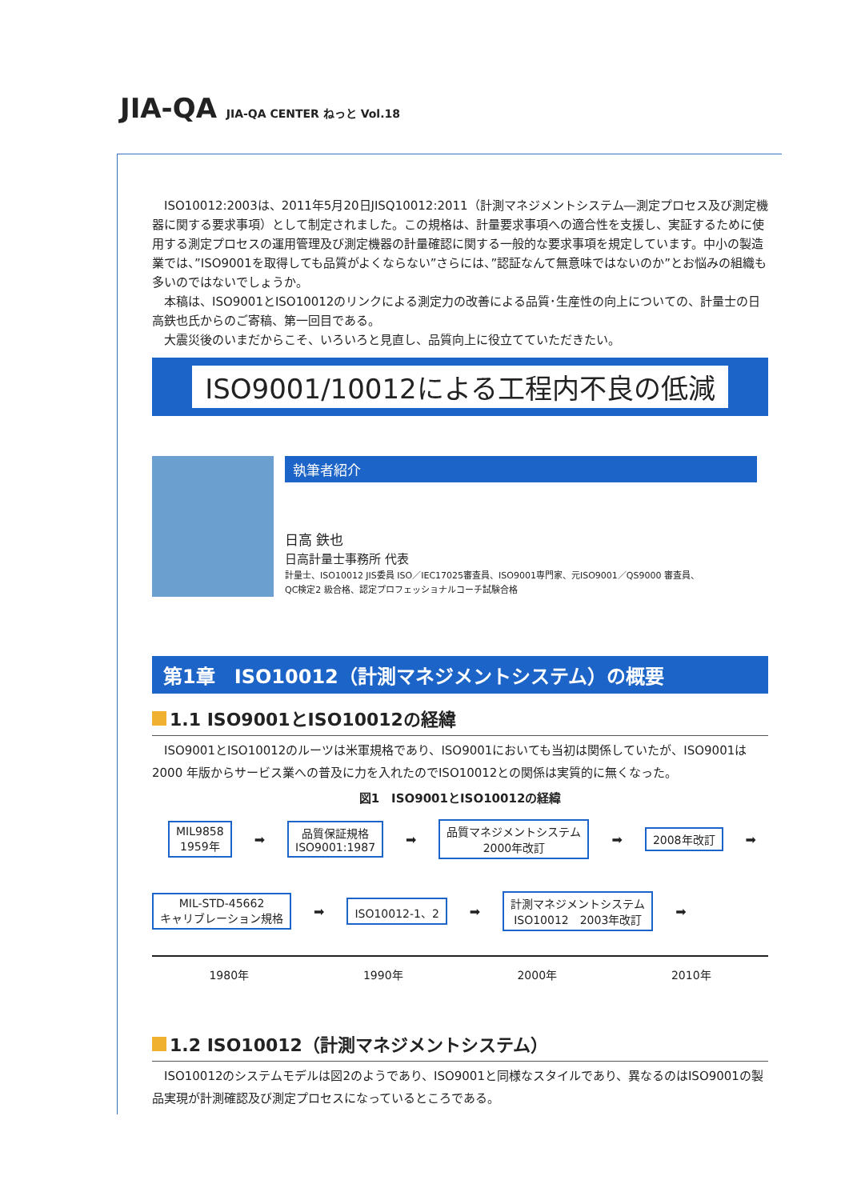JIA-QA JIA-QA CENTER ねっと Vol.18
　ISO10012:2003は、2011年5月20日JISQ10012:2011（計測マネジメントシステム―測定プロセス及び測定機器に関する要求事項）として制定されました。この規格は、計量要求事項への適合性を支援し、実証するために使用する測定プロセスの運用管理及び測定機器の計量確認に関する一般的な要求事項を規定しています。中小の製造業では、”ISO9001を取得しても品質がよくならない”さらには、”認証なんて無意味ではないのか”とお悩みの組織も多いのではないでしょうか。
　本稿は、ISO9001とISO10012のリンクによる測定力の改善による品質･生産性の向上についての、計量士の日高鉄也氏からのご寄稿、第一回目である。
　大震災後のいまだからこそ、いろいろと見直し、品質向上に役立てていただきたい。
ISO9001/10012による工程内不良の低減
執筆者紹介
日高 鉄也
日高計量士事務所 代表
計量士、ISO10012 JIS委員 ISO／IEC17025審査員、ISO9001専門家、元ISO9001／QS9000 審査員、
QC検定2 級合格、認定プロフェッショナルコーチ試験合格
第1章　ISO10012（計測マネジメントシステム）の概要
1.1 ISO9001とISO10012の経緯
　ISO9001とISO10012のルーツは米軍規格であり、ISO9001においても当初は関係していたが、ISO9001は2000 年版からサービス業への普及に力を入れたのでISO10012との関係は実質的に無くなった。
図1　ISO9001とISO10012の経緯
MIL9858
1959年
➡
品質保証規格
ISO9001:1987
➡
品質マネジメントシステム
2000年改訂
➡
2008年改訂
➡
MIL-STD-45662
キャリブレーション規格
➡
ISO10012-1、2
➡
計測マネジメントシステム
ISO10012　2003年改訂
➡
1980年 1990年 2000年 2010年
1.2 ISO10012（計測マネジメントシステム）
　ISO10012のシステムモデルは図2のようであり、ISO9001と同様なスタイルであり、異なるのはISO9001の製品実現が計測確認及び測定プロセスになっているところである。